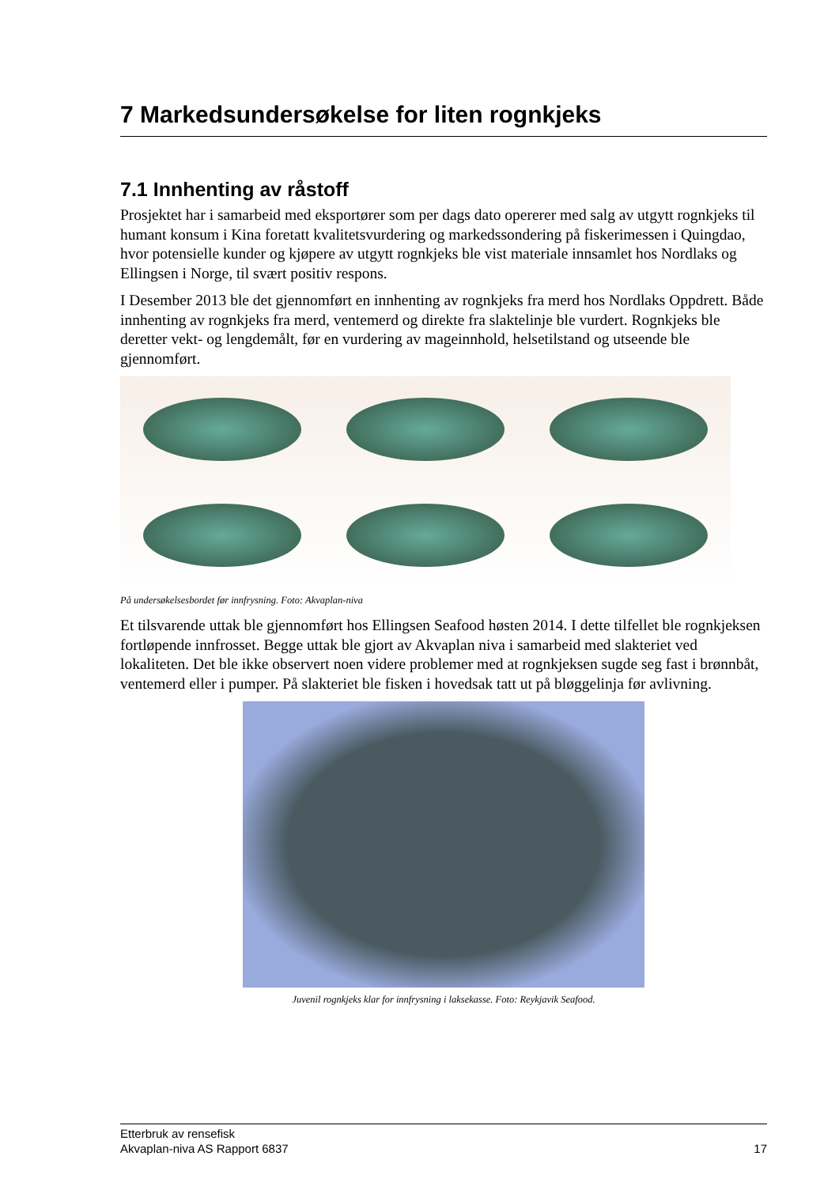7 Markedsundersøkelse for liten rognkjeks
7.1 Innhenting av råstoff
Prosjektet har i samarbeid med eksportører som per dags dato opererer med salg av utgytt rognkjeks til humant konsum i Kina foretatt kvalitetsvurdering og markedssondering på fiskerimessen i Quingdao, hvor potensielle kunder og kjøpere av utgytt rognkjeks ble vist materiale innsamlet hos Nordlaks og Ellingsen i Norge, til svært positiv respons.
I Desember 2013 ble det gjennomført en innhenting av rognkjeks fra merd hos Nordlaks Oppdrett. Både innhenting av rognkjeks fra merd, ventemerd og direkte fra slaktelinje ble vurdert. Rognkjeks ble deretter vekt- og lengdemålt, før en vurdering av mageinnhold, helsetilstand og utseende ble gjennomført.
På undersøkelsesbordet før innfrysning. Foto: Akvaplan-niva
Et tilsvarende uttak ble gjennomført hos Ellingsen Seafood høsten 2014. I dette tilfellet ble rognkjeksen fortløpende innfrosset. Begge uttak ble gjort av Akvaplan niva i samarbeid med slakteriet ved lokaliteten. Det ble ikke observert noen videre problemer med at rognkjeksen sugde seg fast i brønnbåt, ventemerd eller i pumper. På slakteriet ble fisken i hovedsak tatt ut på bløggelinja før avlivning.
Juvenil rognkjeks klar for innfrysning i laksekasse. Foto: Reykjavik Seafood.
Etterbruk av rensefisk
Akvaplan-niva AS Rapport 6837 17